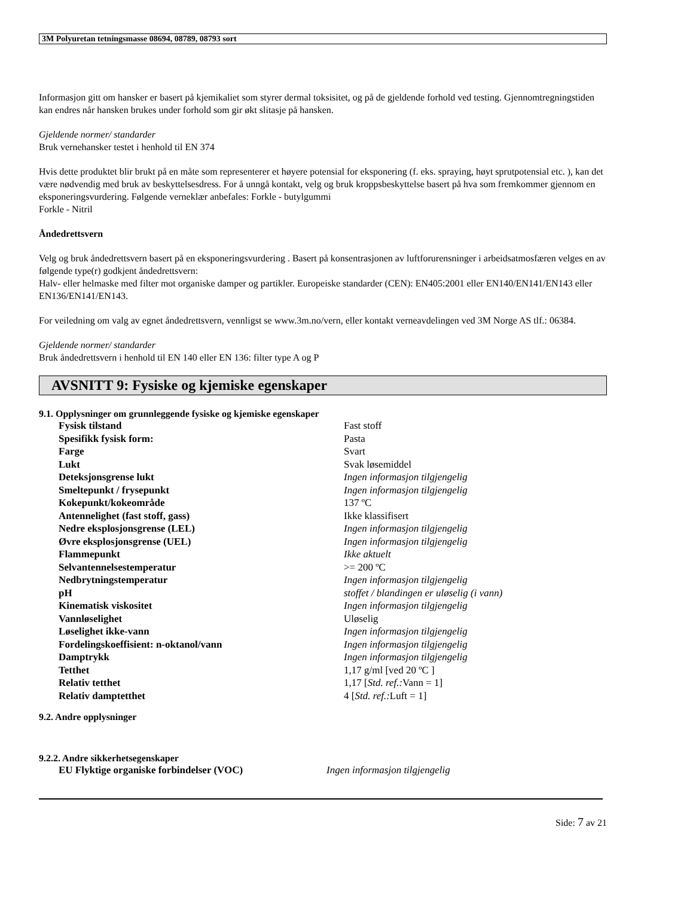3M Polyuretan tetningsmasse 08694, 08789, 08793 sort
Informasjon gitt om hansker er basert på kjemikaliet som styrer dermal toksisitet, og på de gjeldende forhold ved testing. Gjennomtregningstiden kan endres når hansken brukes under forhold som gir økt slitasje på hansken.
Gjeldende normer/ standarder
Bruk vernehansker testet i henhold til EN 374
Hvis dette produktet blir brukt på en måte som representerer et høyere potensial for eksponering (f. eks. spraying, høyt sprutpotensial etc. ), kan det være nødvendig med bruk av beskyttelsesdress. For å unngå kontakt, velg og bruk kroppsbeskyttelse basert på hva som fremkommer gjennom en eksponeringsvurdering. Følgende verneklær anbefales: Forkle - butylgummi
Forkle - Nitril
Åndedrettsvern
Velg og bruk åndedrettsvern basert på en eksponeringsvurdering . Basert på konsentrasjonen av luftforurensninger i arbeidsatmosfæren velges en av følgende type(r) godkjent åndedrettsvern:
Halv- eller helmaske med filter mot organiske damper og partikler. Europeiske standarder (CEN): EN405:2001 eller EN140/EN141/EN143 eller EN136/EN141/EN143.
For veiledning om valg av egnet åndedrettsvern, vennligst se www.3m.no/vern, eller kontakt verneavdelingen ved 3M Norge AS tlf.: 06384.
Gjeldende normer/ standarder
Bruk åndedrettsvern i henhold til EN 140 eller EN 136: filter type A og P
AVSNITT 9: Fysiske og kjemiske egenskaper
9.1. Opplysninger om grunnleggende fysiske og kjemiske egenskaper
| Fysisk tilstand | Fast stoff |
| Spesifikk fysisk form: | Pasta |
| Farge | Svart |
| Lukt | Svak løsemiddel |
| Deteksjonsgrense lukt | Ingen informasjon tilgjengelig |
| Smeltepunkt / frysepunkt | Ingen informasjon tilgjengelig |
| Kokepunkt/kokeområde | 137 ºC |
| Antennelighet (fast stoff, gass) | Ikke klassifisert |
| Nedre eksplosjonsgrense (LEL) | Ingen informasjon tilgjengelig |
| Øvre eksplosjonsgrense (UEL) | Ingen informasjon tilgjengelig |
| Flammepunkt | Ikke aktuelt |
| Selvantennelsestemperatur | >= 200 ºC |
| Nedbrytningstemperatur | Ingen informasjon tilgjengelig |
| pH | stoffet / blandingen er uløselig (i vann) |
| Kinematisk viskositet | Ingen informasjon tilgjengelig |
| Vannløselighet | Uløselig |
| Løselighet ikke-vann | Ingen informasjon tilgjengelig |
| Fordelingskoeffisient: n-oktanol/vann | Ingen informasjon tilgjengelig |
| Damptrykk | Ingen informasjon tilgjengelig |
| Tetthet | 1,17 g/ml [ved 20 ºC ] |
| Relativ tetthet | 1,17 [ Std. ref.: Vann = 1] |
| Relativ damptetthet | 4 [ Std. ref.: Luft = 1] |
9.2. Andre opplysninger
9.2.2. Andre sikkerhetsegenskaper
| EU Flyktige organiske forbindelser (VOC) | Ingen informasjon tilgjengelig |
Side: 7 av 21